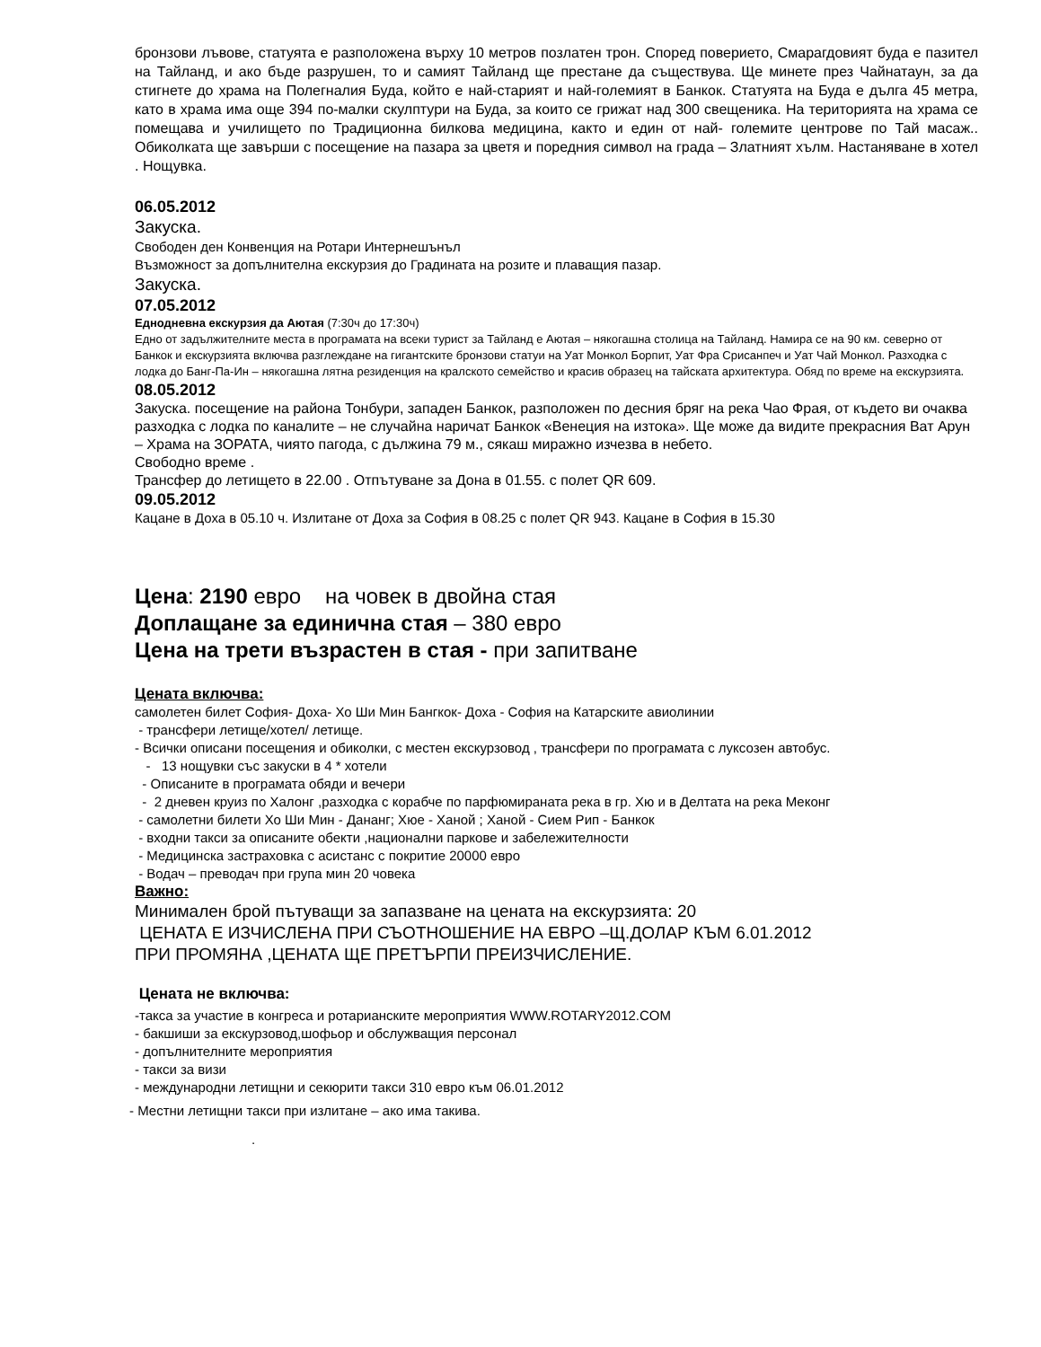бронзови лъвове, статуята е разположена върху 10 метров позлатен трон. Според поверието, Смарагдовият буда е пазител на Тайланд, и ако бъде разрушен, то и самият Тайланд ще престане да съществува. Ще минете през Чайнатаун, за да стигнете до храма на Полегналия Буда, който е най-старият и най-големият в Банкок. Статуята на Буда е дълга 45 метра, като в храма има още 394 по-малки скулптури на Буда, за които се грижат над 300 свещеника. На територията на храма се помещава и училището по Традиционна билкова медицина, както и един от най- големите центрове по Тай масаж.. Обиколката ще завърши с посещение на пазара за цветя и поредния символ на града – Златният хълм. Настаняване в хотел . Нощувка.
06.05.2012
Закуска.
Свободен ден Конвенция на Ротари Интернешънъл
Възможност за допълнителна екскурзия до Градината на розите и плаващия пазар.
Закуска.
07.05.2012
Еднодневна екскурзия да Аютая (7:30ч до 17:30ч)
Едно от задължителните места в програмата на всеки турист за Тайланд е Аютая – някогашна столица на Тайланд. Намира се на 90 км. северно от Банкок и екскурзията включва разглеждане на гигантските бронзови статуи на Уат Монкол Борпит, Уат Фра Срисанпеч и Уат Чай Монкол. Разходка с лодка до Банг-Па-Ин – някогашна лятна резиденция на кралското семейство и красив образец на тайската архитектура. Обяд по време на екскурзията.
08.05.2012
Закуска. посещение на района Тонбури, западен Банкок, разположен по десния бряг на река Чао Фрая, от където ви очаква разходка с лодка по каналите – не случайна наричат Банкок «Венеция на изтока». Ще може да видите прекрасния Ват Арун – Храма на ЗОРАТА, чиято пагода, с дължина 79 м., сякаш миражно изчезва в небето.
Свободно време .
Трансфер до летището в 22.00 . Отпътуване за Дона в 01.55. с полет QR 609.
09.05.2012
Кацане в Доха в 05.10 ч. Излитане от Доха за София в 08.25 с полет QR 943. Кацане в София в 15.30
Цена: 2190 евро на човек в двойна стая
Доплащане за единична стая – 380 евро
Цена на трети възрастен в стая - при запитване
Цената включва:
самолетен билет София- Доха- Хо Ши Мин Бангкок- Доха - София на Катарските авиолинии
- трансфери летище/хотел/ летище.
- Всички описани посещения и обиколки, с местен екскурзовод , трансфери по програмата с луксозен автобус.
- 13 нощувки със закуски в 4 * хотели
- Описаните в програмата обяди и вечери
- 2 дневен круиз по Халонг ,разходка с корабче по парфюмираната река в гр. Хю и в Делтата на река Меконг
- самолетни билети Хо Ши Мин - Дананг; Хюе - Ханой ; Ханой - Сием Рип - Банкок
- входни такси за описаните обекти ,национални паркове и забележителности
- Медицинска застраховка с асистанс с покритие 20000 евро
- Водач – преводач при група мин 20 човека
Важно:
Минимален брой пътуващи за запазване на цената на екскурзията: 20
ЦЕНАТА Е ИЗЧИСЛЕНА ПРИ СЪОТНОШЕНИЕ НА ЕВРО –Щ.ДОЛАР КЪМ 6.01.2012
ПРИ ПРОМЯНА ,ЦЕНАТА ЩЕ ПРЕТЪРПИ ПРЕИЗЧИСЛЕНИЕ.
Цената не включва:
-такса за участие в конгреса и ротарианските мероприятия WWW.ROTARY2012.COM
- бакшиши за екскурзовод,шофьор и обслужващия персонал
- допълнителните мероприятия
- такси за визи
- международни летищни и секюрити такси 310 евро към 06.01.2012
- Местни летищни такси при излитане – ако има такива.
.